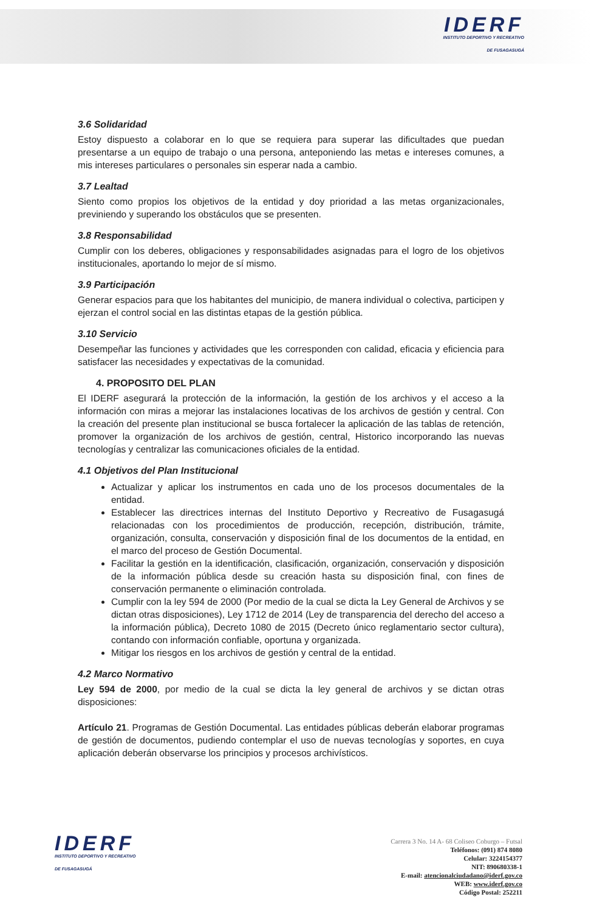IDERF
INSTITUTO DEPORTIVO Y RECREATIVO
DE FUSAGASUGÁ
3.6 Solidaridad
Estoy dispuesto a colaborar en lo que se requiera para superar las dificultades que puedan presentarse a un equipo de trabajo o una persona, anteponiendo las metas e intereses comunes, a mis intereses particulares o personales sin esperar nada a cambio.
3.7 Lealtad
Siento como propios los objetivos de la entidad y doy prioridad a las metas organizacionales, previniendo y superando los obstáculos que se presenten.
3.8 Responsabilidad
Cumplir con los deberes, obligaciones y responsabilidades asignadas para el logro de los objetivos institucionales, aportando lo mejor de sí mismo.
3.9 Participación
Generar espacios para que los habitantes del municipio, de manera individual o colectiva, participen y ejerzan el control social en las distintas etapas de la gestión pública.
3.10 Servicio
Desempeñar las funciones y actividades que les corresponden con calidad, eficacia y eficiencia para satisfacer las necesidades y expectativas de la comunidad.
4. PROPOSITO DEL PLAN
El IDERF asegurará la protección de la información, la gestión de los archivos y el acceso a la información con miras a mejorar las instalaciones locativas de los archivos de gestión y central. Con la creación del presente plan institucional se busca fortalecer la aplicación de las tablas de retención, promover la organización de los archivos de gestión, central, Historico incorporando las nuevas tecnologías y centralizar las comunicaciones oficiales de la entidad.
4.1 Objetivos del Plan Institucional
Actualizar y aplicar los instrumentos en cada uno de los procesos documentales de la entidad.
Establecer las directrices internas del Instituto Deportivo y Recreativo de Fusagasugá relacionadas con los procedimientos de producción, recepción, distribución, trámite, organización, consulta, conservación y disposición final de los documentos de la entidad, en el marco del proceso de Gestión Documental.
Facilitar la gestión en la identificación, clasificación, organización, conservación y disposición de la información pública desde su creación hasta su disposición final, con fines de conservación permanente o eliminación controlada.
Cumplir con la ley 594 de 2000 (Por medio de la cual se dicta la Ley General de Archivos y se dictan otras disposiciones), Ley 1712 de 2014 (Ley de transparencia del derecho del acceso a la información pública), Decreto 1080 de 2015 (Decreto único reglamentario sector cultura), contando con información confiable, oportuna y organizada.
Mitigar los riesgos en los archivos de gestión y central de la entidad.
4.2 Marco Normativo
Ley 594 de 2000, por medio de la cual se dicta la ley general de archivos y se dictan otras disposiciones:
Artículo 21. Programas de Gestión Documental. Las entidades públicas deberán elaborar programas de gestión de documentos, pudiendo contemplar el uso de nuevas tecnologías y soportes, en cuya aplicación deberán observarse los principios y procesos archivísticos.
IDERF
INSTITUTO DEPORTIVO Y RECREATIVO
DE FUSAGASUGÁ
Carrera 3 No. 14 A- 68 Coliseo Coburgo – Futsal
Teléfonos: (091) 874 8080
Celular: 3224154377
NIT: 890680338-1
E-mail: atencionalciudadano@iderf.gov.co
WEB: www.iderf.gov.co
Código Postal: 252211